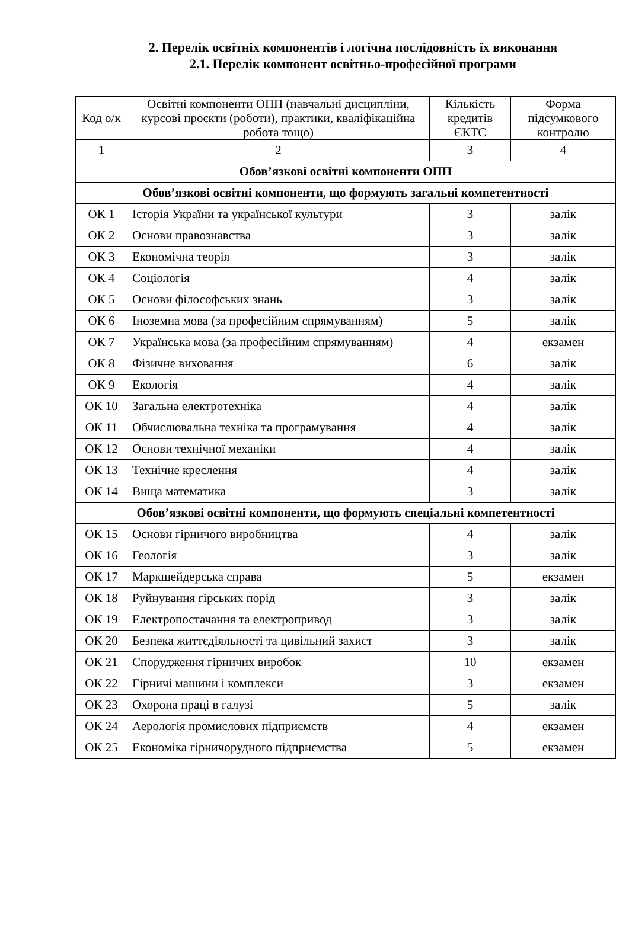2. Перелік освітніх компонентів і логічна послідовність їх виконання
2.1. Перелік компонент освітньо-професійної програми
| Код о/к | Освітні компоненти ОПП (навчальні дисципліни, курсові проєкти (роботи), практики, кваліфікаційна робота тощо) | Кількість кредитів ЄКТС | Форма підсумкового контролю |
| --- | --- | --- | --- |
| 1 | 2 | 3 | 4 |
| Обов’язкові освітні компоненти ОПП | | | |
| Обов’язкові освітні компоненти, що формують загальні компетентності | | | |
| ОК 1 | Історія України та української культури | 3 | залік |
| ОК 2 | Основи правознавства | 3 | залік |
| ОК 3 | Економічна теорія | 3 | залік |
| ОК 4 | Соціологія | 4 | залік |
| ОК 5 | Основи філософських знань | 3 | залік |
| ОК 6 | Іноземна мова (за професійним спрямуванням) | 5 | залік |
| ОК 7 | Українська мова (за професійним спрямуванням) | 4 | екзамен |
| ОК 8 | Фізичне виховання | 6 | залік |
| ОК 9 | Екологія | 4 | залік |
| ОК 10 | Загальна електротехніка | 4 | залік |
| ОК 11 | Обчислювальна техніка та програмування | 4 | залік |
| ОК 12 | Основи технічної механіки | 4 | залік |
| ОК 13 | Технічне креслення | 4 | залік |
| ОК 14 | Вища математика | 3 | залік |
| Обов’язкові освітні компоненти, що формують спеціальні компетентності | | | |
| ОК 15 | Основи гірничого виробництва | 4 | залік |
| ОК 16 | Геологія | 3 | залік |
| ОК 17 | Маркшейдерська справа | 5 | екзамен |
| ОК 18 | Руйнування гірських порід | 3 | залік |
| ОК 19 | Електропостачання та електропривод | 3 | залік |
| ОК 20 | Безпека життєдіяльності та цивільний захист | 3 | залік |
| ОК 21 | Спорудження гірничих виробок | 10 | екзамен |
| ОК 22 | Гірничі машини і комплекси | 3 | екзамен |
| ОК 23 | Охорона праці в галузі | 5 | залік |
| ОК 24 | Аерологія промислових підприємств | 4 | екзамен |
| ОК 25 | Економіка гірничорудного підприємства | 5 | екзамен |